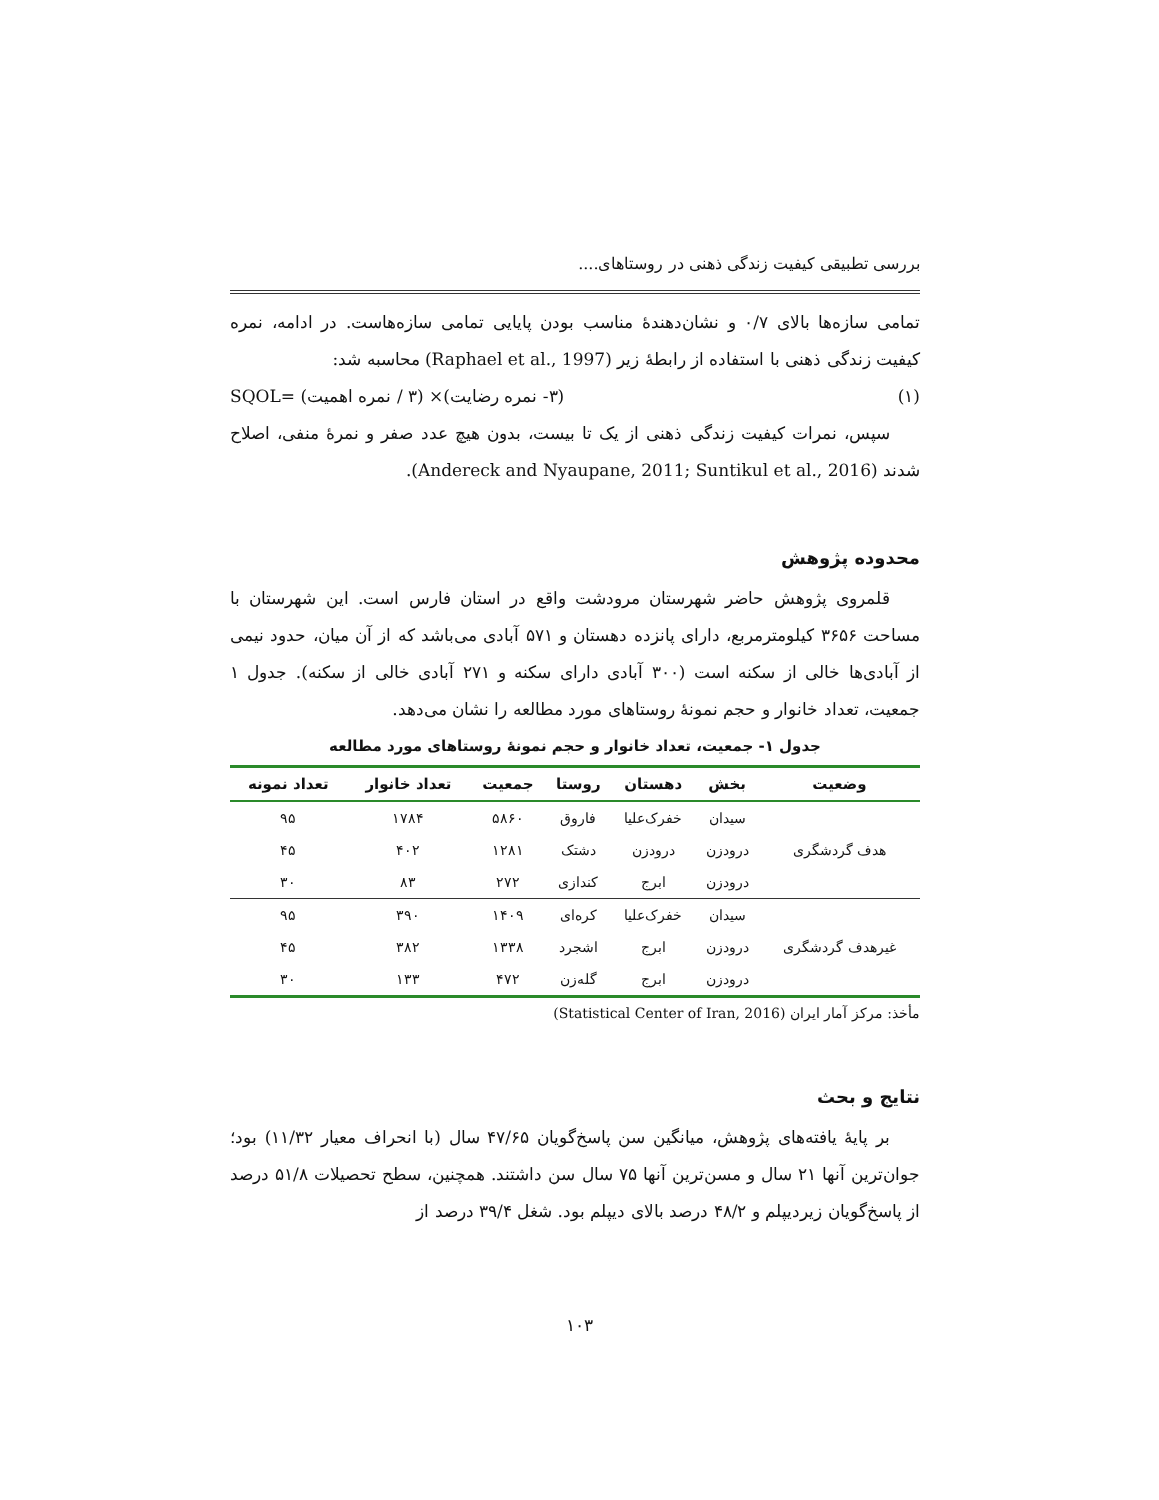بررسی تطبیقی کیفیت زندگی ذهنی در روستاهای....
تمامی سازه‌ها بالای ۰/۷ و نشان‌دهندهٔ مناسب بودن پایایی تمامی سازه‌هاست. در ادامه، نمره کیفیت زندگی ذهنی با استفاده از رابطهٔ زیر (Raphael et al., 1997) محاسبه شد:
(۱) (۳- نمره رضایت)× (۳ / نمره اهمیت) =SQOL
سپس، نمرات کیفیت زندگی ذهنی از یک تا بیست، بدون هیچ عدد صفر و نمرهٔ منفی، اصلاح شدند (Andereck and Nyaupane, 2011; Suntikul et al., 2016).
محدوده پژوهش
قلمروی پژوهش حاضر شهرستان مرودشت واقع در استان فارس است. این شهرستان با مساحت ۳۶۵۶ کیلومترمربع، دارای پانزده دهستان و ۵۷۱ آبادی می‌باشد که از آن میان، حدود نیمی از آبادی‌ها خالی از سکنه است (۳۰۰ آبادی دارای سکنه و ۲۷۱ آبادی خالی از سکنه). جدول ۱ جمعیت، تعداد خانوار و حجم نمونهٔ روستاهای مورد مطالعه را نشان می‌دهد.
جدول ۱- جمعیت، تعداد خانوار و حجم نمونهٔ روستاهای مورد مطالعه
| وضعیت | بخش | دهستان | روستا | جمعیت | تعداد خانوار | تعداد نمونه |
| --- | --- | --- | --- | --- | --- | --- |
| هدف گردشگری | سیدان | خفرک‌علیا | فاروق | ۵۸۶۰ | ۱۷۸۴ | ۹۵ |
| | درودزن | درودزن | دشتک | ۱۲۸۱ | ۴۰۲ | ۴۵ |
| | درودزن | ابرج | کندازی | ۲۷۲ | ۸۳ | ۳۰ |
| غیرهدف گردشگری | سیدان | خفرک‌علیا | کره‌ای | ۱۴۰۹ | ۳۹۰ | ۹۵ |
| | درودزن | ابرج | اشجرد | ۱۳۳۸ | ۳۸۲ | ۴۵ |
| | درودزن | ابرج | گله‌زن | ۴۷۲ | ۱۳۳ | ۳۰ |
مأخذ: مرکز آمار ایران (Statistical Center of Iran, 2016)
نتایج و بحث
بر پایهٔ یافته‌های پژوهش، میانگین سن پاسخ‌گویان ۴۷/۶۵ سال (با انحراف معیار ۱۱/۳۲) بود؛ جوان‌ترین آنها ۲۱ سال و مسن‌ترین آنها ۷۵ سال سن داشتند. همچنین، سطح تحصیلات ۵۱/۸ درصد از پاسخ‌گویان زیردیپلم و ۴۸/۲ درصد بالای دیپلم بود. شغل ۳۹/۴ درصد از
۱۰۳